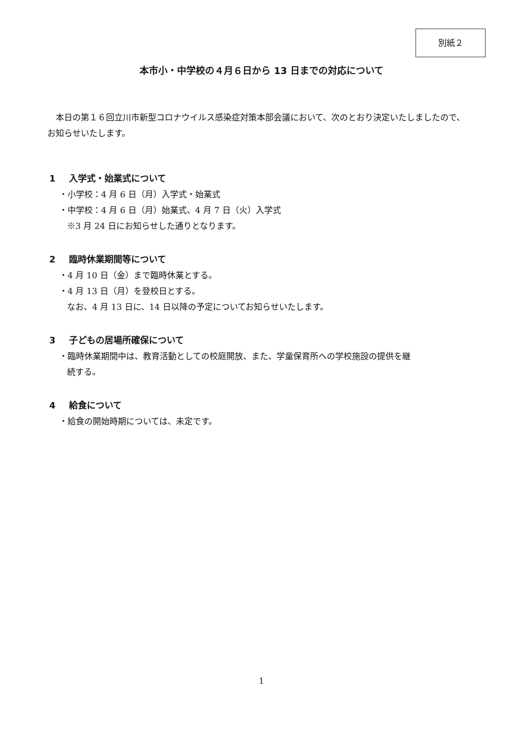別紙２
本市小・中学校の４月６日から 13 日までの対応について
本日の第１６回立川市新型コロナウイルス感染症対策本部会議において、次のとおり決定いたしましたので、お知らせいたします。
1 入学式・始業式について
・小学校：4 月 6 日（月）入学式・始業式
・中学校：4 月 6 日（月）始業式、4 月 7 日（火）入学式
※3 月 24 日にお知らせした通りとなります。
2 臨時休業期間等について
・4 月 10 日（金）まで臨時休業とする。
・4 月 13 日（月）を登校日とする。
なお、4 月 13 日に、14 日以降の予定についてお知らせいたします。
3 子どもの居場所確保について
・臨時休業期間中は、教育活動としての校庭開放、また、学童保育所への学校施設の提供を継
続する。
4 給食について
・給食の開始時期については、未定です。
1